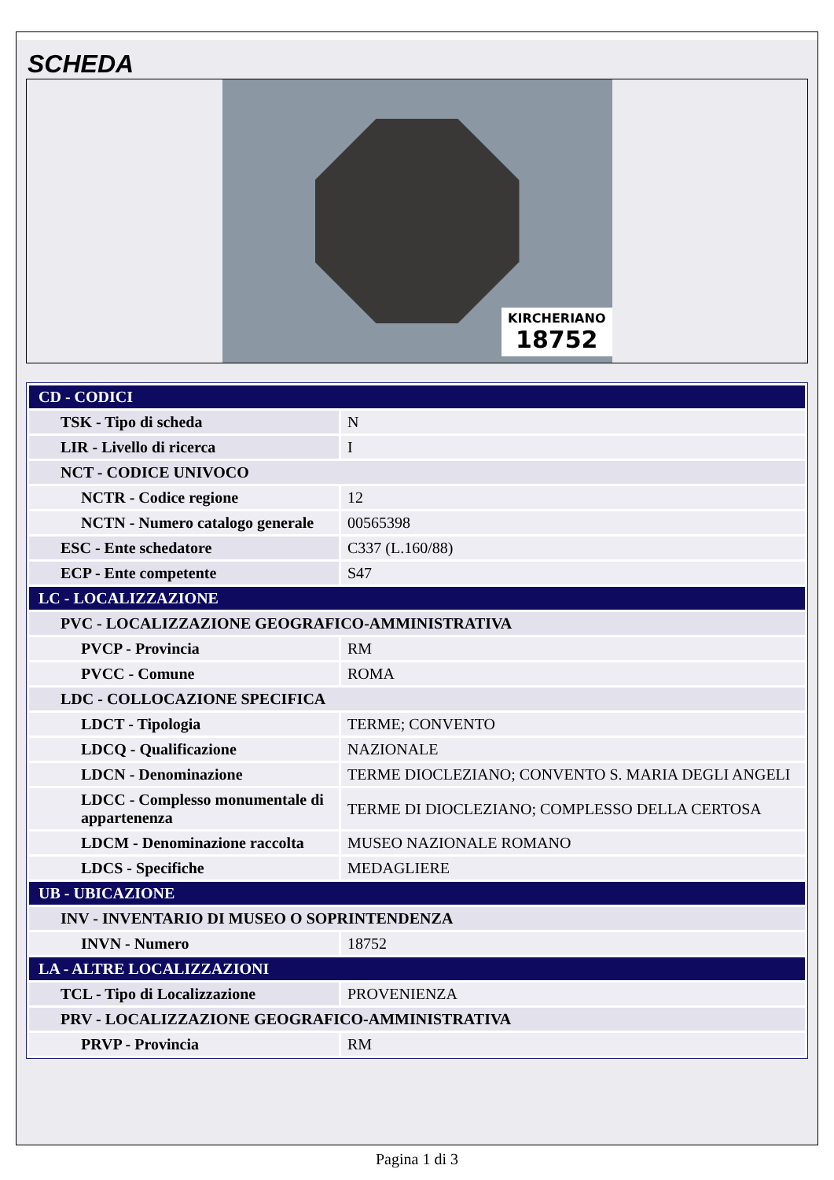SCHEDA
KIRCHERIANO
18752
| CD - CODICI | |
| TSK - Tipo di scheda | N |
| LIR - Livello di ricerca | I |
| NCT - CODICE UNIVOCO | |
| NCTR - Codice regione | 12 |
| NCTN - Numero catalogo generale | 00565398 |
| ESC - Ente schedatore | C337 (L.160/88) |
| ECP - Ente competente | S47 |
| LC - LOCALIZZAZIONE | |
| PVC - LOCALIZZAZIONE GEOGRAFICO-AMMINISTRATIVA | |
| PVCP - Provincia | RM |
| PVCC - Comune | ROMA |
| LDC - COLLOCAZIONE SPECIFICA | |
| LDCT - Tipologia | TERME; CONVENTO |
| LDCQ - Qualificazione | NAZIONALE |
| LDCN - Denominazione | TERME DIOCLEZIANO; CONVENTO S. MARIA DEGLI ANGELI |
| LDCC - Complesso monumentale di appartenenza | TERME DI DIOCLEZIANO; COMPLESSO DELLA CERTOSA |
| LDCM - Denominazione raccolta | MUSEO NAZIONALE ROMANO |
| LDCS - Specifiche | MEDAGLIERE |
| UB - UBICAZIONE | |
| INV - INVENTARIO DI MUSEO O SOPRINTENDENZA | |
| INVN - Numero | 18752 |
| LA - ALTRE LOCALIZZAZIONI | |
| TCL - Tipo di Localizzazione | PROVENIENZA |
| PRV - LOCALIZZAZIONE GEOGRAFICO-AMMINISTRATIVA | |
| PRVP - Provincia | RM |
Pagina 1 di 3